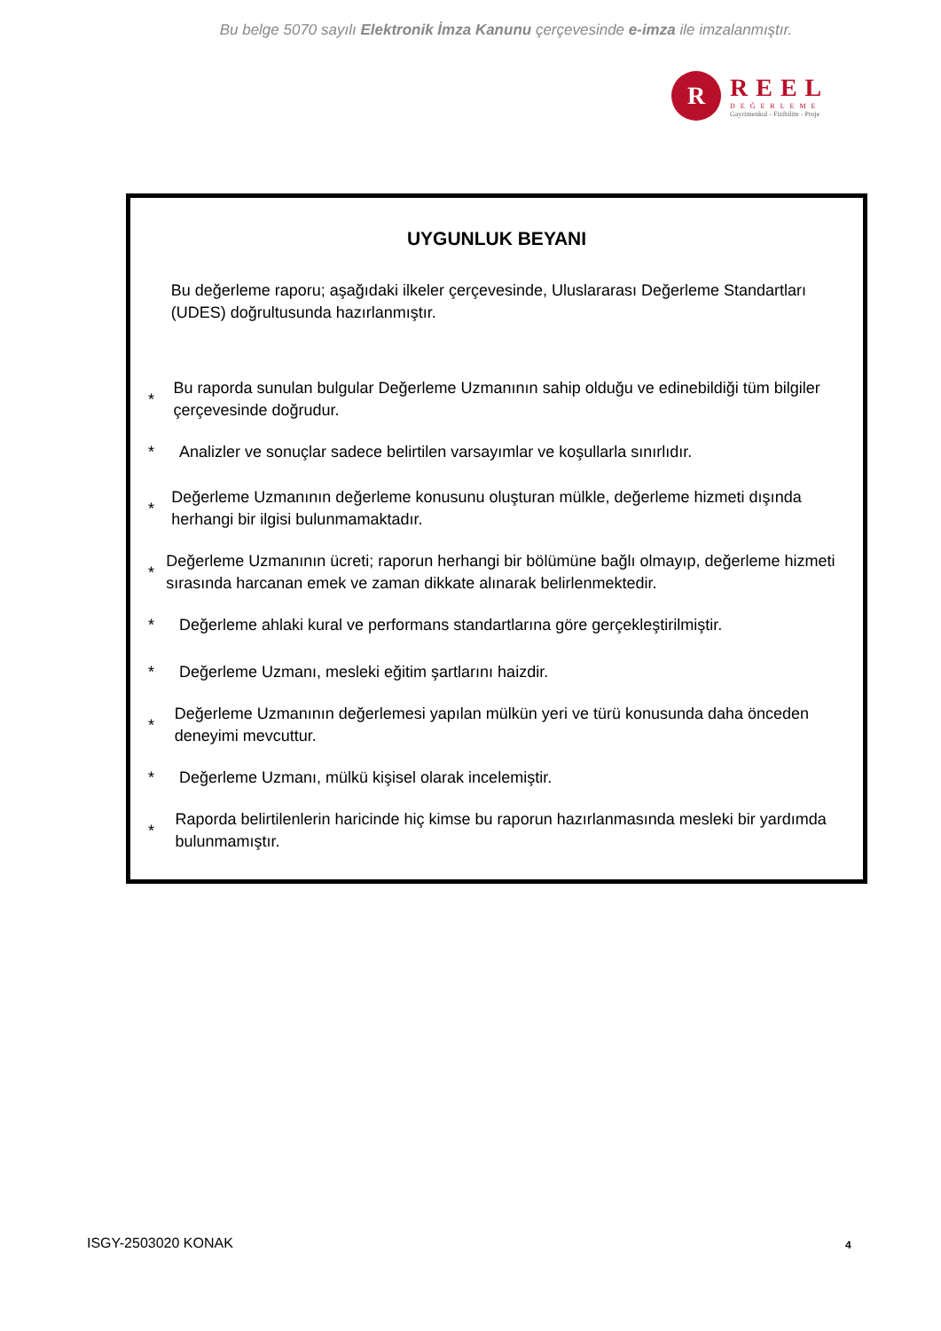Bu belge 5070 sayılı Elektronik İmza Kanunu çerçevesinde e-imza ile imzalanmıştır.
R
REEL
DEĞERLEME
Gayrimenkul - Fizibilite - Proje
UYGUNLUK BEYANI
Bu değerleme raporu; aşağıdaki ilkeler çerçevesinde, Uluslararası Değerleme Standartları (UDES) doğrultusunda hazırlanmıştır.
*
Bu raporda sunulan bulgular Değerleme Uzmanının sahip olduğu ve edinebildiği tüm bilgiler çerçevesinde doğrudur.
*
Analizler ve sonuçlar sadece belirtilen varsayımlar ve koşullarla sınırlıdır.
*
Değerleme Uzmanının değerleme konusunu oluşturan mülkle, değerleme hizmeti dışında herhangi bir ilgisi bulunmamaktadır.
*
Değerleme Uzmanının ücreti; raporun herhangi bir bölümüne bağlı olmayıp, değerleme hizmeti sırasında harcanan emek ve zaman dikkate alınarak belirlenmektedir.
*
Değerleme ahlaki kural ve performans standartlarına göre gerçekleştirilmiştir.
*
Değerleme Uzmanı, mesleki eğitim şartlarını haizdir.
*
Değerleme Uzmanının değerlemesi yapılan mülkün yeri ve türü konusunda daha önceden deneyimi mevcuttur.
*
Değerleme Uzmanı, mülkü kişisel olarak incelemiştir.
*
Raporda belirtilenlerin haricinde hiç kimse bu raporun hazırlanmasında mesleki bir yardımda bulunmamıştır.
ISGY-2503020 KONAK 4